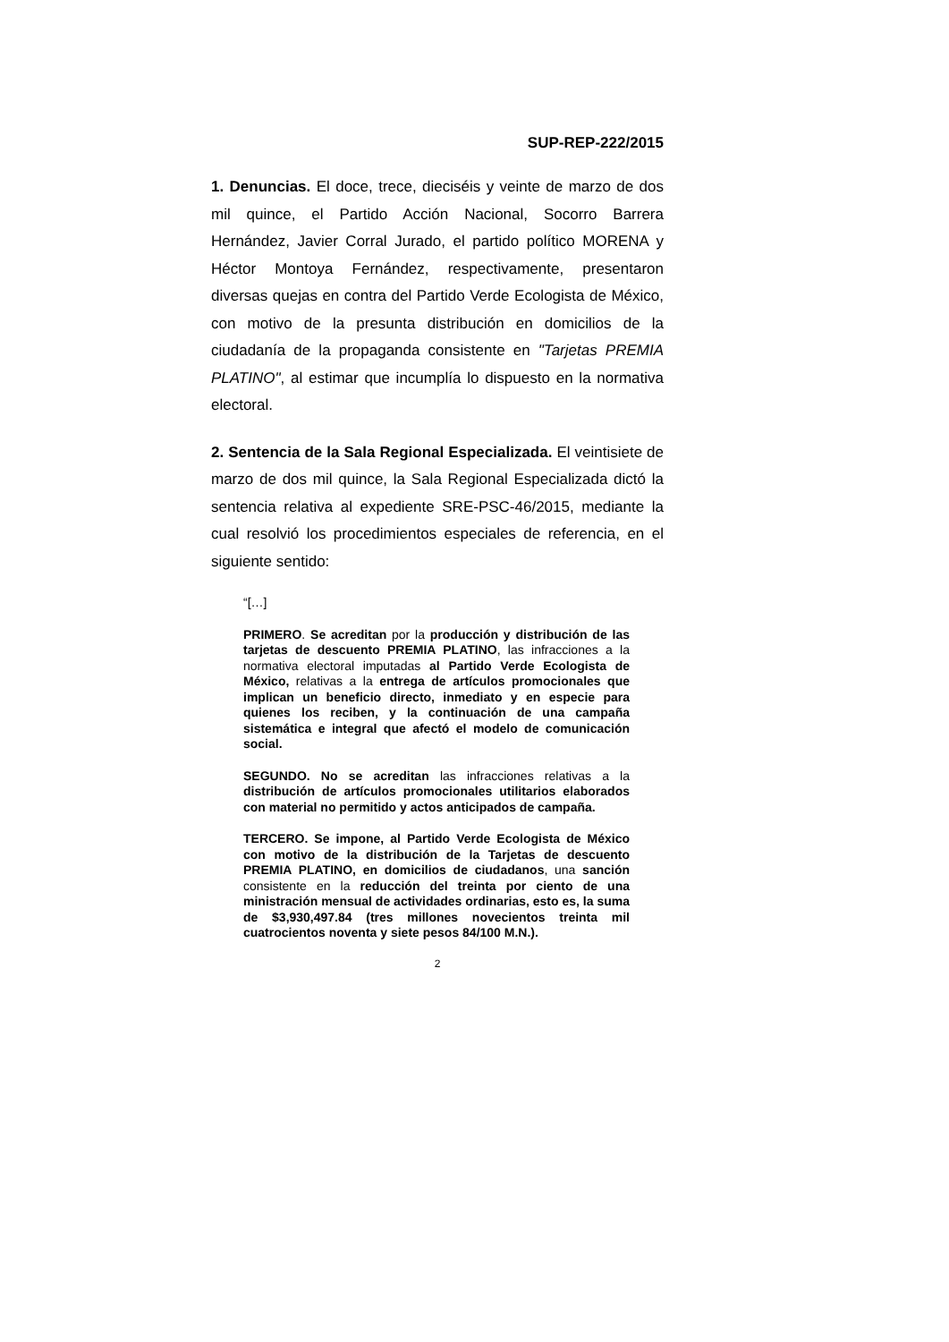SUP-REP-222/2015
1. Denuncias. El doce, trece, dieciséis y veinte de marzo de dos mil quince, el Partido Acción Nacional, Socorro Barrera Hernández, Javier Corral Jurado, el partido político MORENA y Héctor Montoya Fernández, respectivamente, presentaron diversas quejas en contra del Partido Verde Ecologista de México, con motivo de la presunta distribución en domicilios de la ciudadanía de la propaganda consistente en "Tarjetas PREMIA PLATINO", al estimar que incumplía lo dispuesto en la normativa electoral.
2. Sentencia de la Sala Regional Especializada. El veintisiete de marzo de dos mil quince, la Sala Regional Especializada dictó la sentencia relativa al expediente SRE-PSC-46/2015, mediante la cual resolvió los procedimientos especiales de referencia, en el siguiente sentido:
“[…]
PRIMERO. Se acreditan por la producción y distribución de las tarjetas de descuento PREMIA PLATINO, las infracciones a la normativa electoral imputadas al Partido Verde Ecologista de México, relativas a la entrega de artículos promocionales que implican un beneficio directo, inmediato y en especie para quienes los reciben, y la continuación de una campaña sistemática e integral que afectó el modelo de comunicación social.
SEGUNDO. No se acreditan las infracciones relativas a la distribución de artículos promocionales utilitarios elaborados con material no permitido y actos anticipados de campaña.
TERCERO. Se impone, al Partido Verde Ecologista de México con motivo de la distribución de la Tarjetas de descuento PREMIA PLATINO, en domicilios de ciudadanos, una sanción consistente en la reducción del treinta por ciento de una ministración mensual de actividades ordinarias, esto es, la suma de $3,930,497.84 (tres millones novecientos treinta mil cuatrocientos noventa y siete pesos 84/100 M.N.).
2